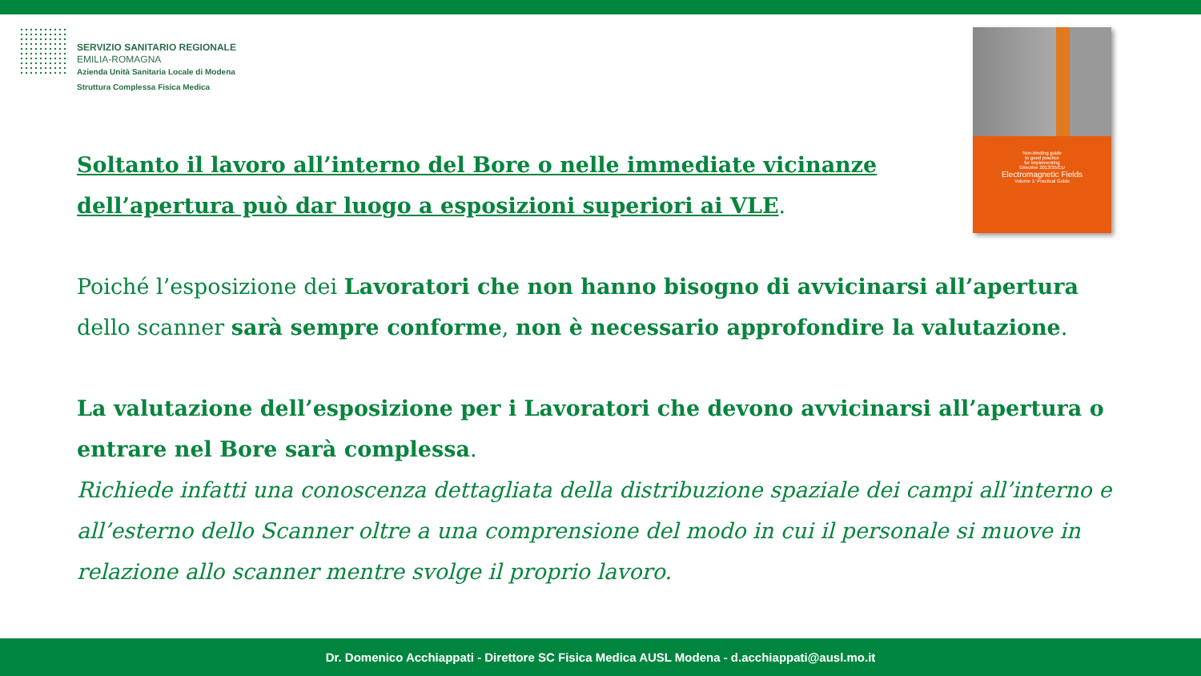SERVIZIO SANITARIO REGIONALE
EMILIA-ROMAGNA
Azienda Unità Sanitaria Locale di Modena
Struttura Complessa Fisica Medica
Non-binding guide
to good practice
for implementing
Directive 2013/35/EU
Electromagnetic Fields
Volume 1: Practical Guide
Soltanto il lavoro all’interno del Bore o nelle immediate vicinanze dell’apertura può dar luogo a esposizioni superiori ai VLE.
Poiché l’esposizione dei Lavoratori che non hanno bisogno di avvicinarsi all’apertura dello scanner sarà sempre conforme, non è necessario approfondire la valutazione.
La valutazione dell’esposizione per i Lavoratori che devono avvicinarsi all’apertura o entrare nel Bore sarà complessa.
Richiede infatti una conoscenza dettagliata della distribuzione spaziale dei campi all’interno e all’esterno dello Scanner oltre a una comprensione del modo in cui il personale si muove in relazione allo scanner mentre svolge il proprio lavoro.
Dr. Domenico Acchiappati - Direttore SC Fisica Medica AUSL Modena - d.acchiappati@ausl.mo.it